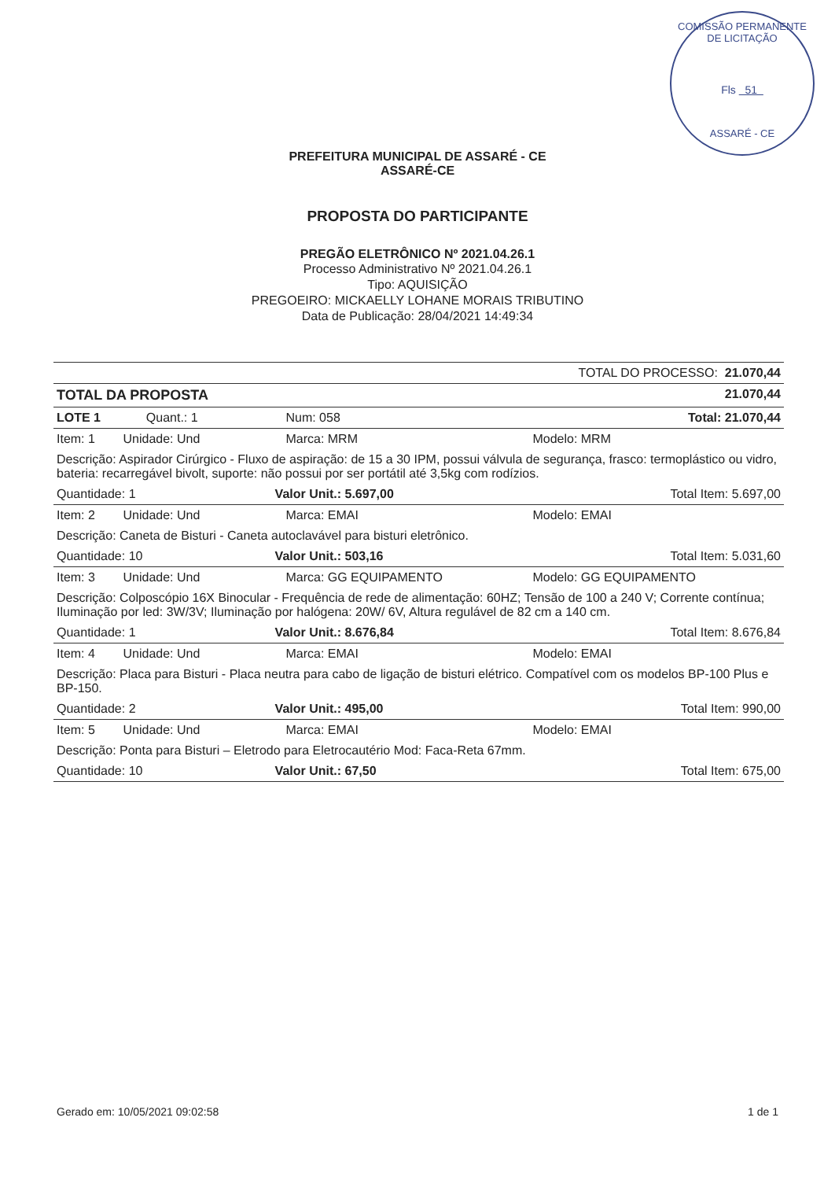COMISSÃO PERMANENTE DE LICITAÇÃO
Fls 51
ASSARÉ - CE
PREFEITURA MUNICIPAL DE ASSARÉ - CE
ASSARÉ-CE
PROPOSTA DO PARTICIPANTE
PREGÃO ELETRÔNICO Nº 2021.04.26.1
Processo Administrativo Nº 2021.04.26.1
Tipo: AQUISIÇÃO
PREGOEIRO: MICKAELLY LOHANE MORAIS TRIBUTINO
Data de Publicação: 28/04/2021 14:49:34
| TOTAL DO PROCESSO: 21.070,44 | | | |
| TOTAL DA PROPOSTA | | | 21.070,44 |
| LOTE 1 Quant.: 1 | | Num: 058 | Total: 21.070,44 |
| Item: 1 Unidade: Und | | Marca: MRM | Modelo: MRM |
| Descrição: Aspirador Cirúrgico - Fluxo de aspiração: de 15 a 30 IPM, possui válvula de segurança, frasco: termoplástico ou vidro, bateria: recarregável bivolt, suporte: não possui por ser portátil até 3,5kg com rodízios. | | | |
| Quantidade: 1 | Valor Unit.: 5.697,00 | | Total Item: 5.697,00 |
| Item: 2 Unidade: Und | | Marca: EMAI | Modelo: EMAI |
| Descrição: Caneta de Bisturi - Caneta autoclavável para bisturi eletrônico. | | | |
| Quantidade: 10 | Valor Unit.: 503,16 | | Total Item: 5.031,60 |
| Item: 3 Unidade: Und | | Marca: GG EQUIPAMENTO | Modelo: GG EQUIPAMENTO |
| Descrição: Colposcópio 16X Binocular - Frequência de rede de alimentação: 60HZ; Tensão de 100 a 240 V; Corrente contínua; Iluminação por led: 3W/3V; Iluminação por halógena: 20W/ 6V, Altura regulável de 82 cm a 140 cm. | | | |
| Quantidade: 1 | Valor Unit.: 8.676,84 | | Total Item: 8.676,84 |
| Item: 4 Unidade: Und | | Marca: EMAI | Modelo: EMAI |
| Descrição: Placa para Bisturi - Placa neutra para cabo de ligação de bisturi elétrico. Compatível com os modelos BP-100 Plus e BP-150. | | | |
| Quantidade: 2 | Valor Unit.: 495,00 | | Total Item: 990,00 |
| Item: 5 Unidade: Und | | Marca: EMAI | Modelo: EMAI |
| Descrição: Ponta para Bisturi – Eletrodo para Eletrocautério Mod: Faca-Reta 67mm. | | | |
| Quantidade: 10 | Valor Unit.: 67,50 | | Total Item: 675,00 |
Gerado em: 10/05/2021 09:02:58 1 de 1